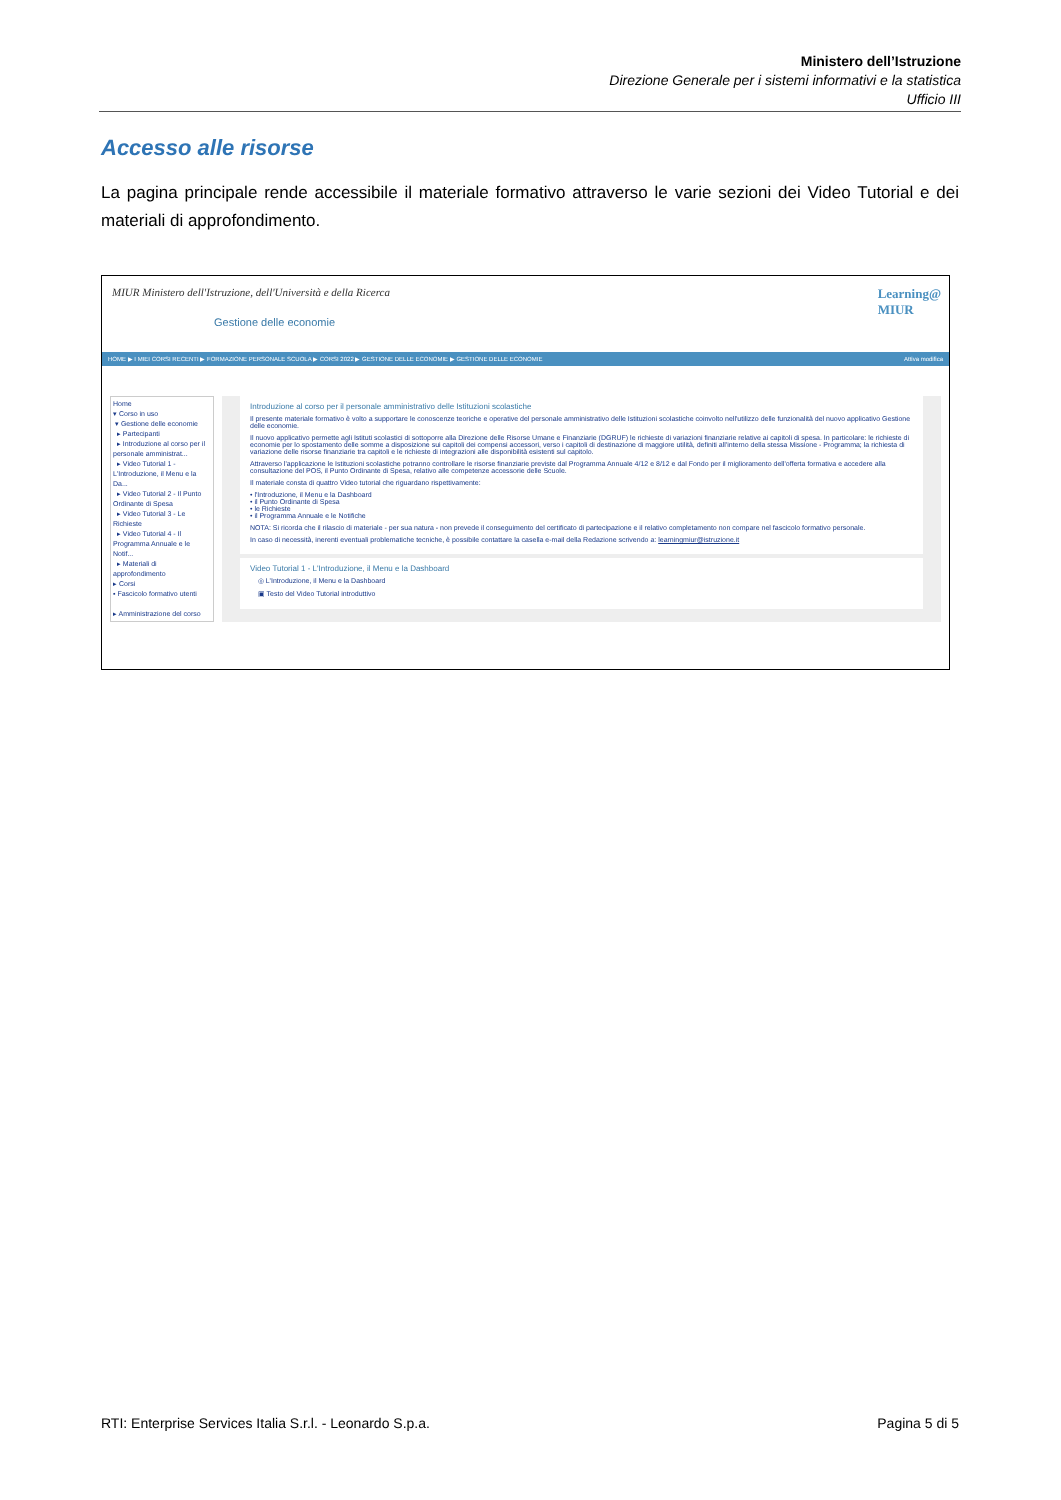Ministero dell’Istruzione
Direzione Generale per i sistemi informativi e la statistica
Ufficio III
Accesso alle risorse
La pagina principale rende accessibile il materiale formativo attraverso le varie sezioni dei Video Tutorial e dei materiali di approfondimento.
MIUR Ministero dell'Istruzione, dell'Università e della Ricerca
Gestione delle economie
Learning@
MIUR
HOME ▶ I MIEI CORSI RECENTI ▶ FORMAZIONE PERSONALE SCUOLA ▶ CORSI 2022 ▶ GESTIONE DELLE ECONOMIE ▶ GESTIONE DELLE ECONOMIE Attiva modifica
Home
▾ Corso in uso
▾ Gestione delle economie
▸ Partecipanti
▸ Introduzione al corso per il personale amministrat...
▸ Video Tutorial 1 - L'Introduzione, il Menu e la Da...
▸ Video Tutorial 2 - Il Punto Ordinante di Spesa
▸ Video Tutorial 3 - Le Richieste
▸ Video Tutorial 4 - Il Programma Annuale e le Notif...
▸ Materiali di approfondimento
▸ Corsi
▪ Fascicolo formativo utenti
▸ Amministrazione del corso
Introduzione al corso per il personale amministrativo delle Istituzioni scolastiche
Il presente materiale formativo è volto a supportare le conoscenze teoriche e operative del personale amministrativo delle Istituzioni scolastiche coinvolto nell'utilizzo delle funzionalità del nuovo applicativo Gestione delle economie.
Il nuovo applicativo permette agli Istituti scolastici di sottoporre alla Direzione delle Risorse Umane e Finanziarie (DGRUF) le richieste di variazioni finanziarie relative ai capitoli di spesa. In particolare: le richieste di economie per lo spostamento delle somme a disposizione sui capitoli dei compensi accessori, verso i capitoli di destinazione di maggiore utilità, definiti all'interno della stessa Missione - Programma; la richiesta di variazione delle risorse finanziarie tra capitoli e le richieste di integrazioni alle disponibilità esistenti sul capitolo.
Attraverso l'applicazione le Istituzioni scolastiche potranno controllare le risorse finanziarie previste dal Programma Annuale 4/12 e 8/12 e dal Fondo per il miglioramento dell'offerta formativa e accedere alla consultazione del POS, il Punto Ordinante di Spesa, relativo alle competenze accessorie delle Scuole.
Il materiale consta di quattro Video tutorial che riguardano rispettivamente:
• l'Introduzione, il Menu e la Dashboard
• il Punto Ordinante di Spesa
• le Richieste
• il Programma Annuale e le Notifiche
NOTA: Si ricorda che il rilascio di materiale - per sua natura - non prevede il conseguimento del certificato di partecipazione e il relativo completamento non compare nel fascicolo formativo personale.
In caso di necessità, inerenti eventuali problematiche tecniche, è possibile contattare la casella e-mail della Redazione scrivendo a: learningmiur@istruzione.it
Video Tutorial 1 - L'Introduzione, il Menu e la Dashboard
◎ L'Introduzione, il Menu e la Dashboard
▣ Testo del Video Tutorial introduttivo
RTI: Enterprise Services Italia S.r.l. - Leonardo S.p.a. Pagina 5 di 5